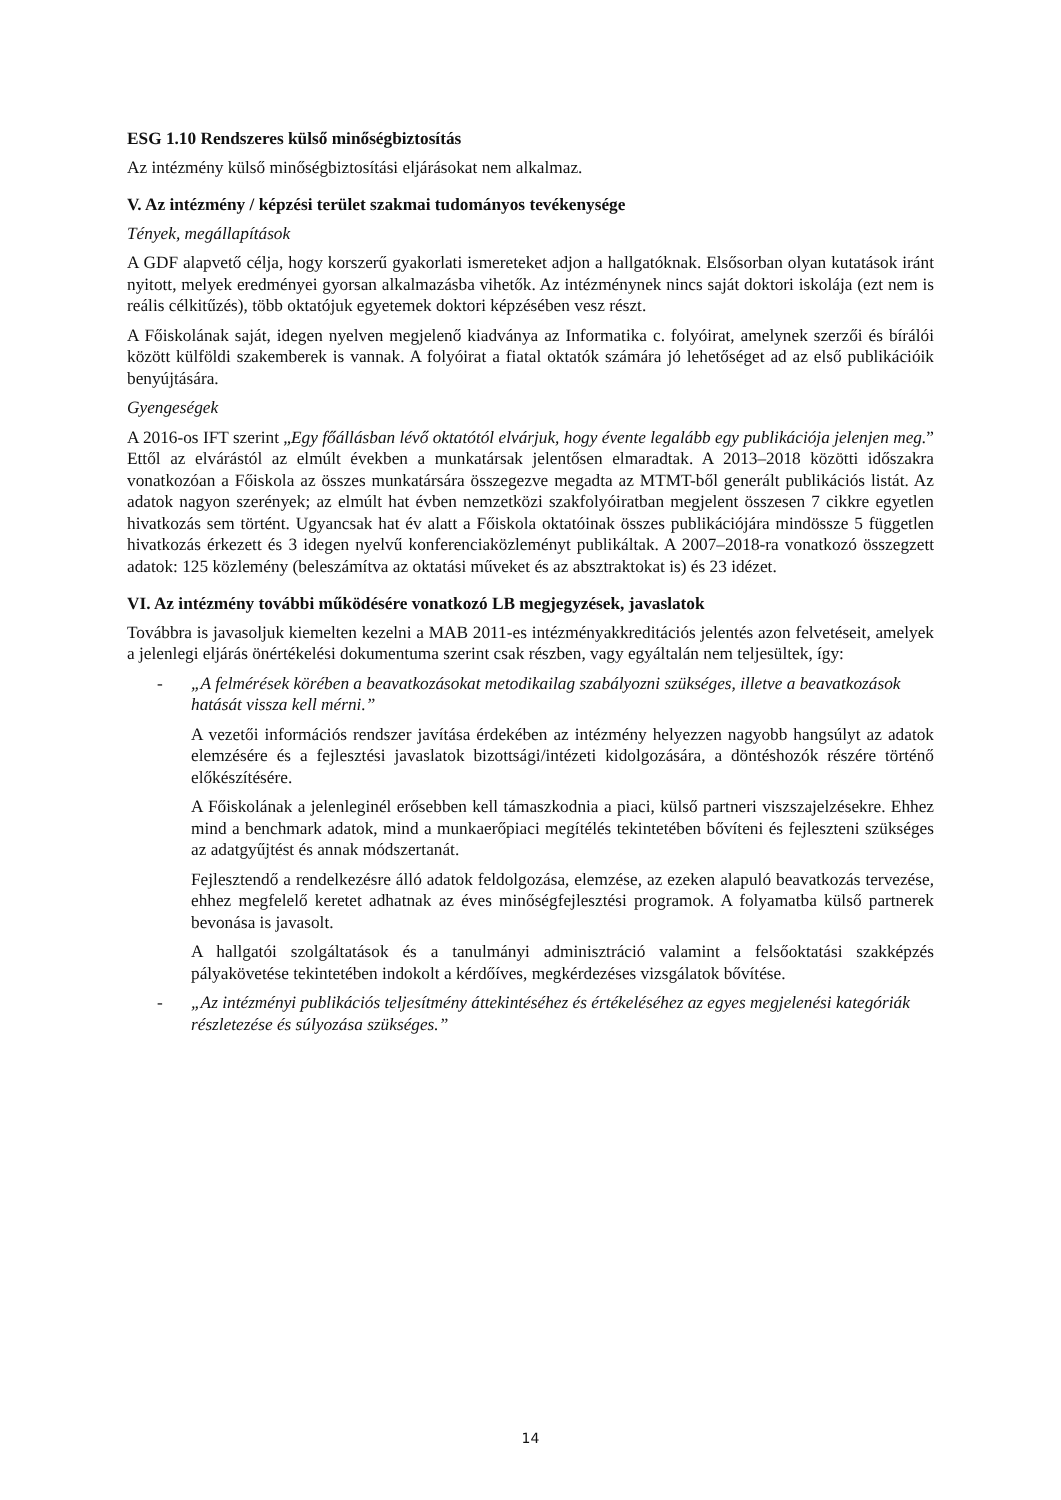ESG 1.10 Rendszeres külső minőségbiztosítás
Az intézmény külső minőségbiztosítási eljárásokat nem alkalmaz.
V. Az intézmény / képzési terület szakmai tudományos tevékenysége
Tények, megállapítások
A GDF alapvető célja, hogy korszerű gyakorlati ismereteket adjon a hallgatóknak. Elsősorban olyan kutatások iránt nyitott, melyek eredményei gyorsan alkalmazásba vihetők. Az intézmény­nek nincs saját doktori iskolája (ezt nem is reális célkitűzés), több oktatójuk egyetemek doktori képzésében vesz részt.
A Főiskolának saját, idegen nyelven megjelenő kiadványa az Informatika c. folyóirat, amelynek szerzői és bírálói között külföldi szakemberek is vannak. A folyóirat a fiatal oktatók számára jó lehetőséget ad az első publikációik benyújtására.
Gyengeségek
A 2016-os IFT szerint „Egy főállásban lévő oktatótól elvárjuk, hogy évente legalább egy pub­likációja jelenjen meg.” Ettől az elvárástól az elmúlt években a munkatársak jelentősen elma­radtak. A 2013–2018 közötti időszakra vonatkozóan a Főiskola az összes munkatársára össze­gezve megadta az MTMT-ből generált publikációs listát. Az adatok nagyon szerények; az el­múlt hat évben nemzetközi szakfolyóiratban megjelent összesen 7 cikkre egyetlen hivatkozás sem történt. Ugyancsak hat év alatt a Főiskola oktatóinak összes publikációjára mindössze 5 független hivatkozás érkezett és 3 idegen nyelvű konferenciaközleményt publikáltak. A 2007–2018-ra vonatkozó összegzett adatok: 125 közlemény (beleszámítva az oktatási műveket és az absztraktokat is) és 23 idézet.
VI. Az intézmény további működésére vonatkozó LB megjegyzések, javaslatok
Továbbra is javasoljuk kiemelten kezelni a MAB 2011-es intézményakkreditációs jelentés azon felvetéseit, amelyek a jelenlegi eljárás önértékelési dokumentuma szerint csak részben, vagy egyáltalán nem teljesültek, így:
- „A felmérések körében a beavatkozásokat metodikailag szabályozni szükséges, illetve a beavatkozások hatását vissza kell mérni.”
A vezetői információs rendszer javítása érdekében az intézmény helyezzen nagyobb hangsúlyt az adatok elemzésére és a fejlesztési javaslatok bizottsági/intézeti kidolgozá­sára, a döntéshozók részére történő előkészítésére.
A Főiskolának a jelenleginél erősebben kell támaszkodnia a piaci, külső partneri visz­szajelzésekre. Ehhez mind a benchmark adatok, mind a munkaerőpiaci megítélés tekin­tetében bővíteni és fejleszteni szükséges az adatgyűjtést és annak módszertanát.
Fejlesztendő a rendelkezésre álló adatok feldolgozása, elemzése, az ezeken alapuló be­avatkozás tervezése, ehhez megfelelő keretet adhatnak az éves minőségfejlesztési prog­ramok. A folyamatba külső partnerek bevonása is javasolt.
A hallgatói szolgáltatások és a tanulmányi adminisztráció valamint a felsőoktatási szak­képzés pályakövetése tekintetében indokolt a kérdőíves, megkérdezéses vizsgálatok bő­vítése.
- „Az intézményi publikációs teljesítmény áttekintéséhez és értékeléséhez az egyes meg­jelenési kategóriák részletezése és súlyozása szükséges.”
14